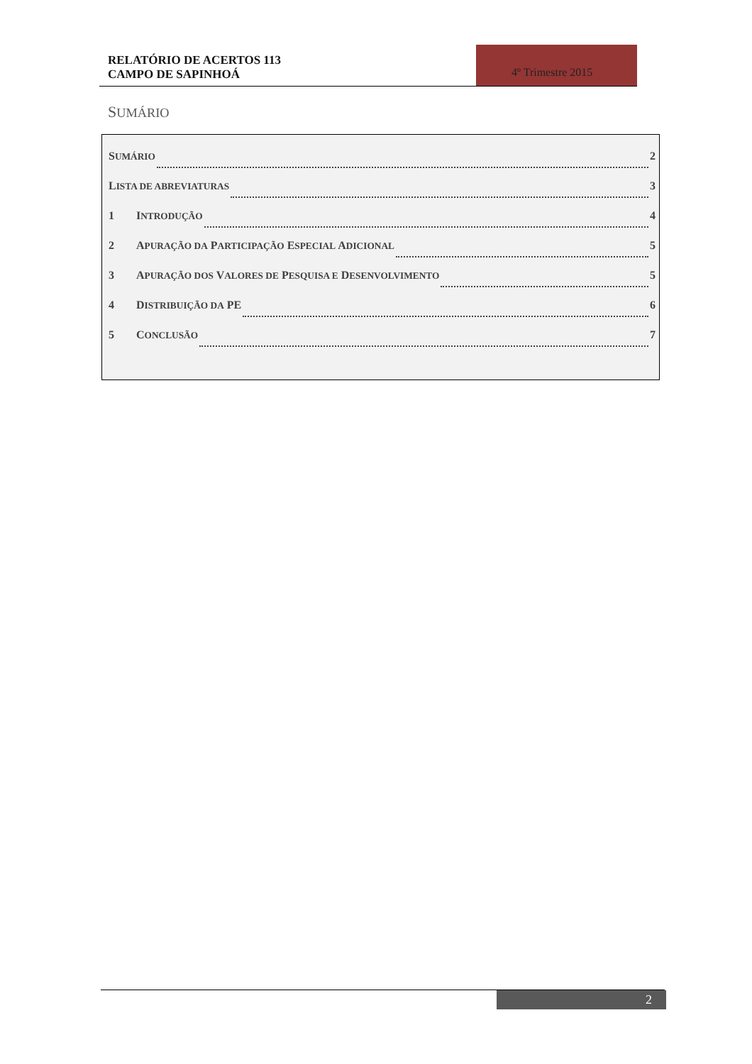RELATÓRIO DE ACERTOS 113
CAMPO DE SAPINHOÁ
4º Trimestre 2015
SUMÁRIO
SUMÁRIO 2
LISTA DE ABREVIATURAS 3
1 INTRODUÇÃO 4
2 APURAÇÃO DA PARTICIPAÇÃO ESPECIAL ADICIONAL 5
3 APURAÇÃO DOS VALORES DE PESQUISA E DESENVOLVIMENTO 5
4 DISTRIBUIÇÃO DA PE 6
5 CONCLUSÃO 7
2